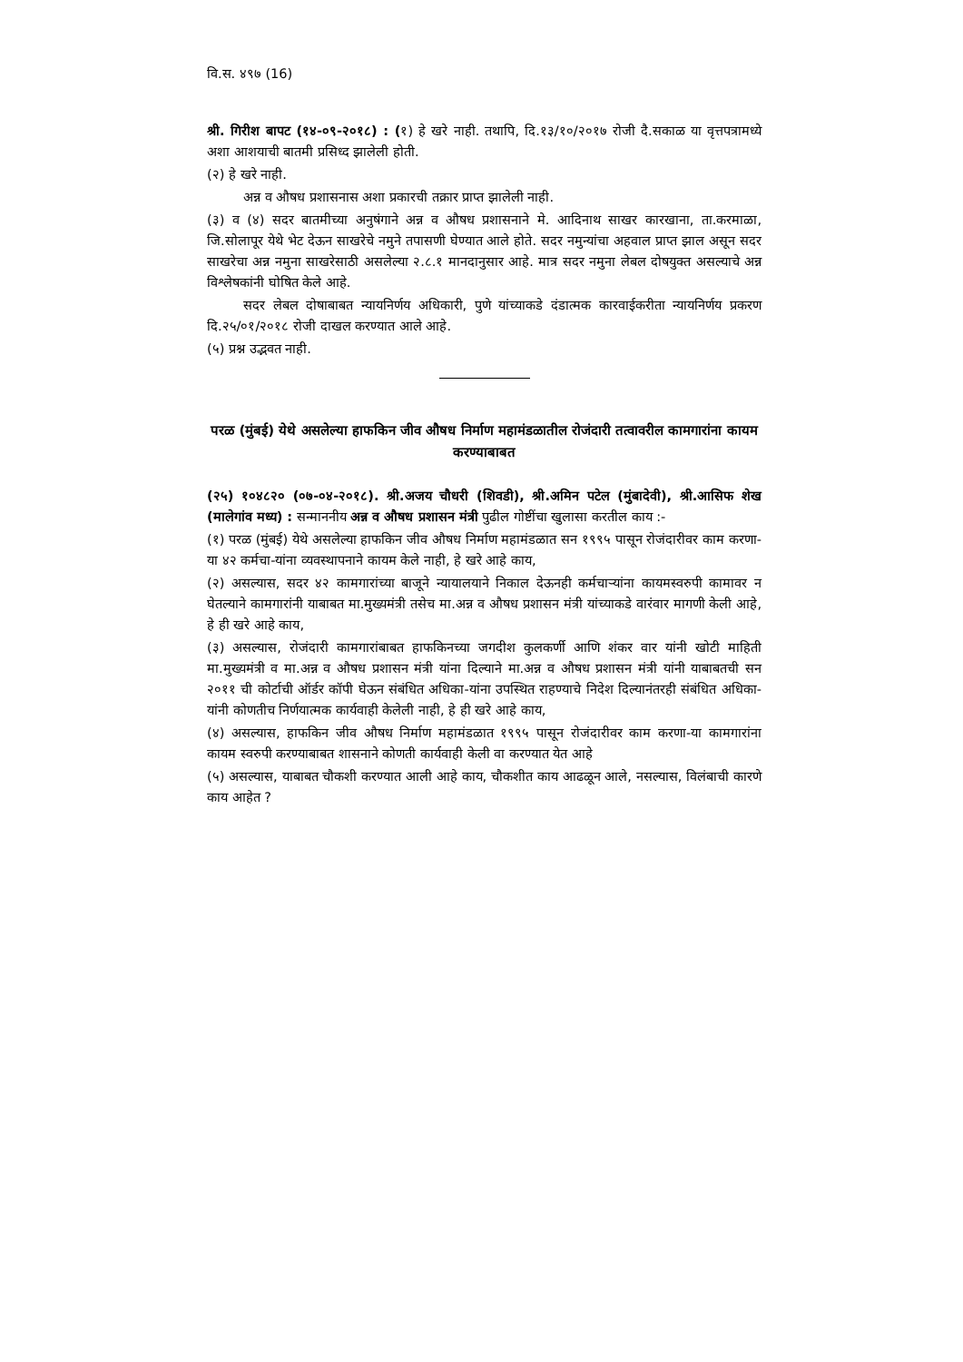वि.स. ४९७ (16)
श्री. गिरीश बापट (१४-०९-२०१८) : (१) हे खरे नाही. तथापि, दि.१३/१०/२०१७ रोजी दै.सकाळ या वृत्तपत्रामध्ये अशा आशयाची बातमी प्रसिध्द झालेली होती.
(२) हे खरे नाही.
अन्न व औषध प्रशासनास अशा प्रकारची तक्रार प्राप्त झालेली नाही.
(३) व (४) सदर बातमीच्या अनुषंगाने अन्न व औषध प्रशासनाने मे. आदिनाथ साखर कारखाना, ता.करमाळा, जि.सोलापूर येथे भेट देऊन साखरेचे नमुने तपासणी घेण्यात आले होते. सदर नमुन्यांचा अहवाल प्राप्त झाल असून सदर साखरेचा अन्न नमुना साखरेसाठी असलेल्या २.८.१ मानदानुसार आहे. मात्र सदर नमुना लेबल दोषयुक्त असल्याचे अन्न विश्लेषकांनी घोषित केले आहे.
सदर लेबल दोषाबाबत न्यायनिर्णय अधिकारी, पुणे यांच्याकडे दंडात्मक कारवाईकरीता न्यायनिर्णय प्रकरण दि.२५/०१/२०१८ रोजी दाखल करण्यात आले आहे.
(५) प्रश्न उद्भवत नाही.
परळ (मुंबई) येथे असलेल्या हाफकिन जीव औषध निर्माण महामंडळातील रोजंदारी तत्वावरील कामगारांना कायम करण्याबाबत
(२५) १०४८२० (०७-०४-२०१८). श्री.अजय चौधरी (शिवडी), श्री.अमिन पटेल (मुंबादेवी), श्री.आसिफ शेख (मालेगांव मध्य) : सन्माननीय अन्न व औषध प्रशासन मंत्री पुढील गोष्टींचा खुलासा करतील काय :-
(१) परळ (मुंबई) येथे असलेल्या हाफकिन जीव औषध निर्माण महामंडळात सन १९९५ पासून रोजंदारीवर काम करणा-या ४२ कर्मचा-यांना व्यवस्थापनाने कायम केले नाही, हे खरे आहे काय,
(२) असल्यास, सदर ४२ कामगारांच्या बाजूने न्यायालयाने निकाल देऊनही कर्मचाऱ्यांना कायमस्वरुपी कामावर न घेतल्याने कामगारांनी याबाबत मा.मुख्यमंत्री तसेच मा.अन्न व औषध प्रशासन मंत्री यांच्याकडे वारंवार मागणी केली आहे, हे ही खरे आहे काय,
(३) असल्यास, रोजंदारी कामगारांबाबत हाफकिनच्या जगदीश कुलकर्णी आणि शंकर वार यांनी खोटी माहिती मा.मुख्यमंत्री व मा.अन्न व औषध प्रशासन मंत्री यांना दिल्याने मा.अन्न व औषध प्रशासन मंत्री यांनी याबाबतची सन २०११ ची कोर्टाची ऑर्डर कॉपी घेऊन संबंधित अधिका-यांना उपस्थित राहण्याचे निदेश दिल्यानंतरही संबंधित अधिका-यांनी कोणतीच निर्णयात्मक कार्यवाही केलेली नाही, हे ही खरे आहे काय,
(४) असल्यास, हाफकिन जीव औषध निर्माण महामंडळात १९९५ पासून रोजंदारीवर काम करणा-या कामगारांना कायम स्वरुपी करण्याबाबत शासनाने कोणती कार्यवाही केली वा करण्यात येत आहे
(५) असल्यास, याबाबत चौकशी करण्यात आली आहे काय, चौकशीत काय आढळून आले, नसल्यास, विलंबाची कारणे काय आहेत ?